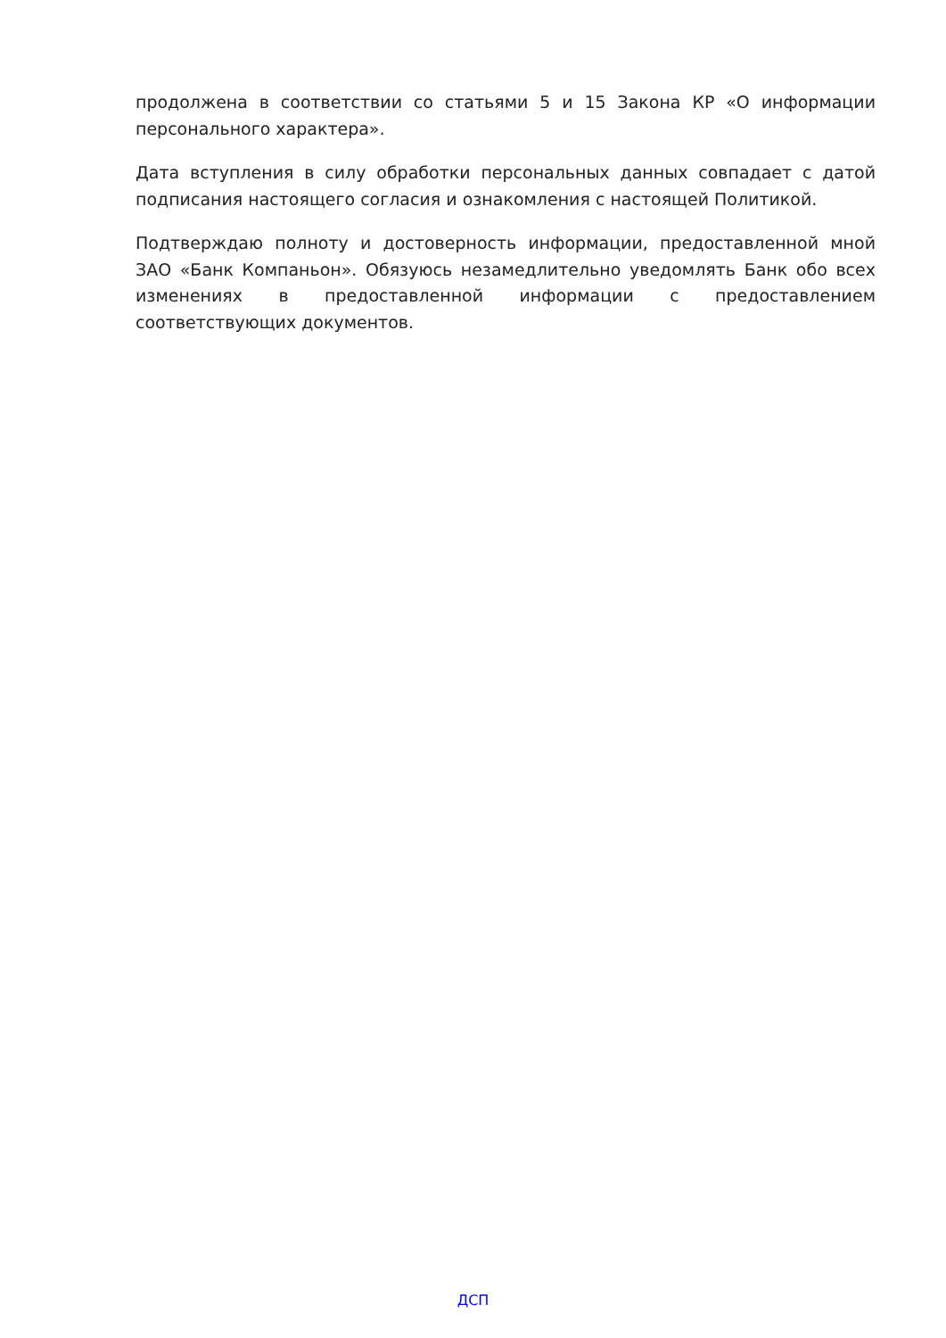продолжена в соответствии со статьями 5 и 15 Закона КР «О информации персонального характера».
Дата вступления в силу обработки персональных данных совпадает с датой подписания настоящего согласия и ознакомления с настоящей Политикой.
Подтверждаю полноту и достоверность информации, предоставленной мной ЗАО «Банк Компаньон». Обязуюсь незамедлительно уведомлять Банк обо всех изменениях в предоставленной информации с предоставлением соответствующих документов.
ДСП